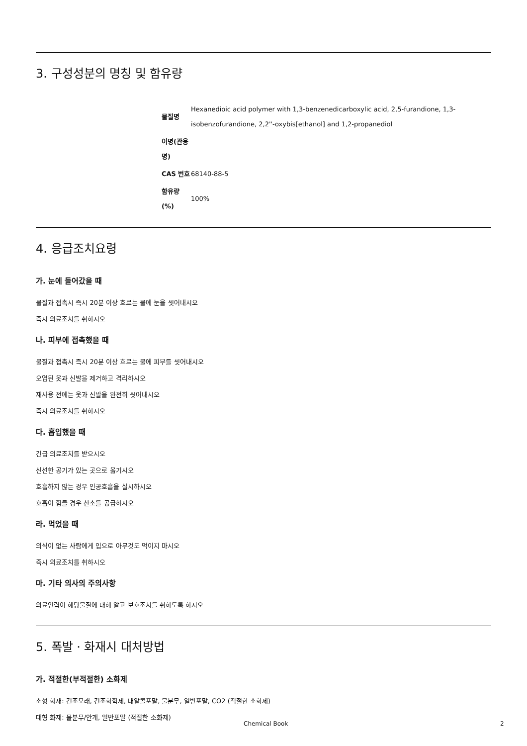3. 구성성분의 명칭 및 함유량
| 물질명 | Hexanedioic acid polymer with 1,3-benzenedicarboxylic acid, 2,5-furandione, 1,3-isobenzofurandione, 2,2''-oxybis[ethanol] and 1,2-propanediol |
| 이명(관용명) | |
| CAS 번호 | 68140-88-5 |
| 함유량(%) | 100% |
4. 응급조치요령
가. 눈에 들어갔을 때
물질과 접촉시 즉시 20분 이상 흐르는 물에 눈을 씻어내시오
즉시 의료조치를 취하시오
나. 피부에 접촉했을 때
물질과 접촉시 즉시 20분 이상 흐르는 물에 피부를 씻어내시오
오염된 옷과 신발을 제거하고 격리하시오
재사용 전에는 옷과 신발을 완전히 씻어내시오
즉시 의료조치를 취하시오
다. 흡입했을 때
긴급 의료조치를 받으시오
신선한 공기가 있는 곳으로 옮기시오
호흡하지 않는 경우 인공호흡을 실시하시오
호흡이 힘들 경우 산소를 공급하시오
라. 먹었을 때
의식이 없는 사람에게 입으로 아무것도 먹이지 마시오
즉시 의료조치를 취하시오
마. 기타 의사의 주의사항
의료인력이 해당물질에 대해 알고 보호조치를 취하도록 하시오
5. 폭발 · 화재시 대처방법
가. 적절한(부적절한) 소화제
소형 화재: 건조모래, 건조화학제, 내알콜포말, 물분무, 일반포말, CO2 (적절한 소화제)
대형 화재: 물분무/안개, 일반포말 (적절한 소화제)
Chemical Book 2